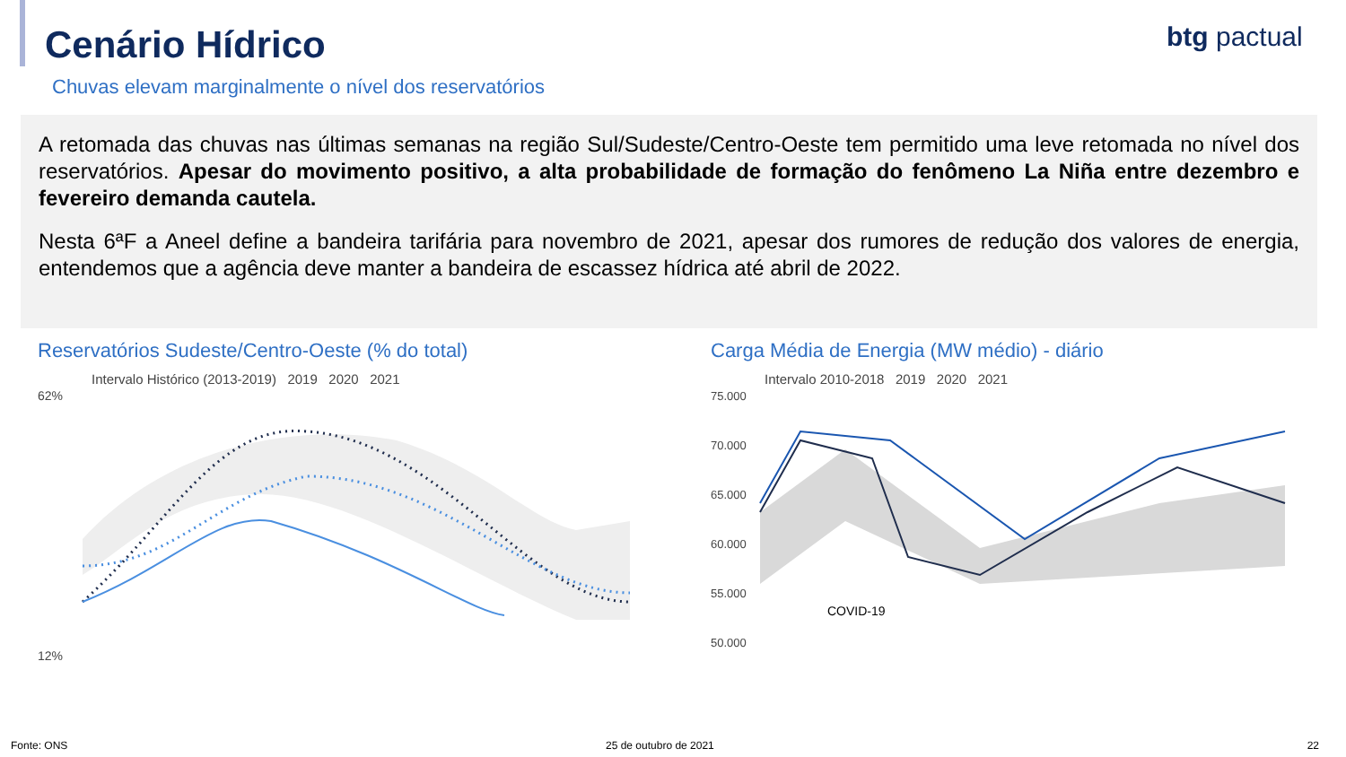Cenário Hídrico
btg pactual
Chuvas elevam marginalmente o nível dos reservatórios
A retomada das chuvas nas últimas semanas na região Sul/Sudeste/Centro-Oeste tem permitido uma leve retomada no nível dos reservatórios. Apesar do movimento positivo, a alta probabilidade de formação do fenômeno La Niña entre dezembro e fevereiro demanda cautela.
Nesta 6ªF a Aneel define a bandeira tarifária para novembro de 2021, apesar dos rumores de redução dos valores de energia, entendemos que a agência deve manter a bandeira de escassez hídrica até abril de 2022.
Reservatórios Sudeste/Centro-Oeste (% do total)
Intervalo Histórico (2013-2019) 2019 2020 2021
62%
12%
Carga Média de Energia (MW médio) - diário
Intervalo 2010-2018 2019 2020 2021
75.000
70.000
65.000
60.000
55.000
50.000
COVID-19
Fonte: ONS 25 de outubro de 2021 22